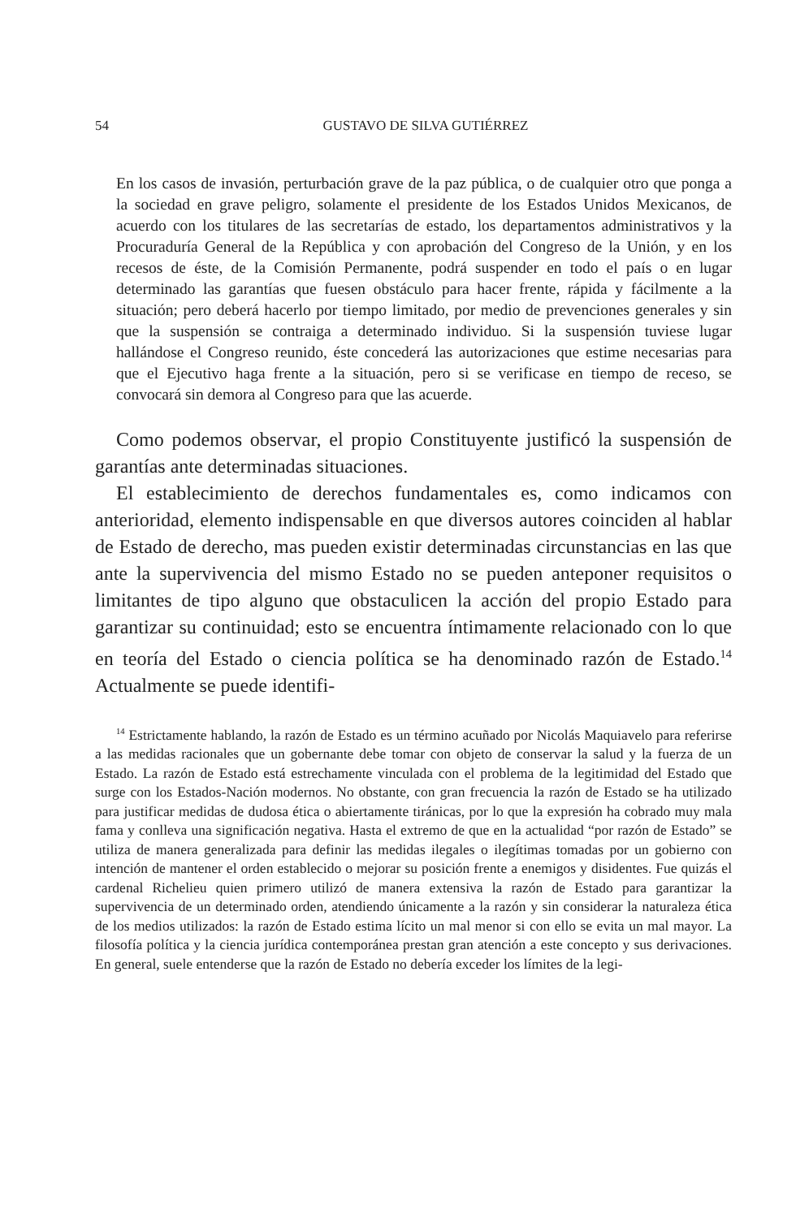54 GUSTAVO DE SILVA GUTIÉRREZ
En los casos de invasión, perturbación grave de la paz pública, o de cualquier otro que ponga a la sociedad en grave peligro, solamente el presidente de los Estados Unidos Mexicanos, de acuerdo con los titulares de las secretarías de estado, los departamentos administrativos y la Procuraduría General de la República y con aprobación del Congreso de la Unión, y en los recesos de éste, de la Comisión Permanente, podrá suspender en todo el país o en lugar determinado las garantías que fuesen obstáculo para hacer frente, rápida y fácilmente a la situación; pero deberá hacerlo por tiempo limitado, por medio de prevenciones generales y sin que la suspensión se contraiga a determinado individuo. Si la suspensión tuviese lugar hallándose el Congreso reunido, éste concederá las autorizaciones que estime necesarias para que el Ejecutivo haga frente a la situación, pero si se verificase en tiempo de receso, se convocará sin demora al Congreso para que las acuerde.
Como podemos observar, el propio Constituyente justificó la suspensión de garantías ante determinadas situaciones.
El establecimiento de derechos fundamentales es, como indicamos con anterioridad, elemento indispensable en que diversos autores coinciden al hablar de Estado de derecho, mas pueden existir determinadas circunstancias en las que ante la supervivencia del mismo Estado no se pueden anteponer requisitos o limitantes de tipo alguno que obstaculicen la acción del propio Estado para garantizar su continuidad; esto se encuentra íntimamente relacionado con lo que en teoría del Estado o ciencia política se ha denominado razón de Estado.<sup>14</sup> Actualmente se puede identifi-
<sup>14</sup> Estrictamente hablando, la razón de Estado es un término acuñado por Nicolás Maquiavelo para referirse a las medidas racionales que un gobernante debe tomar con objeto de conservar la salud y la fuerza de un Estado. La razón de Estado está estrechamente vinculada con el problema de la legitimidad del Estado que surge con los Estados-Nación modernos. No obstante, con gran frecuencia la razón de Estado se ha utilizado para justificar medidas de dudosa ética o abiertamente tiránicas, por lo que la expresión ha cobrado muy mala fama y conlleva una significación negativa. Hasta el extremo de que en la actualidad “por razón de Estado” se utiliza de manera generalizada para definir las medidas ilegales o ilegítimas tomadas por un gobierno con intención de mantener el orden establecido o mejorar su posición frente a enemigos y disidentes. Fue quizás el cardenal Richelieu quien primero utilizó de manera extensiva la razón de Estado para garantizar la supervivencia de un determinado orden, atendiendo únicamente a la razón y sin considerar la naturaleza ética de los medios utilizados: la razón de Estado estima lícito un mal menor si con ello se evita un mal mayor. La filosofía política y la ciencia jurídica contemporánea prestan gran atención a este concepto y sus derivaciones. En general, suele entenderse que la razón de Estado no debería exceder los límites de la legi-